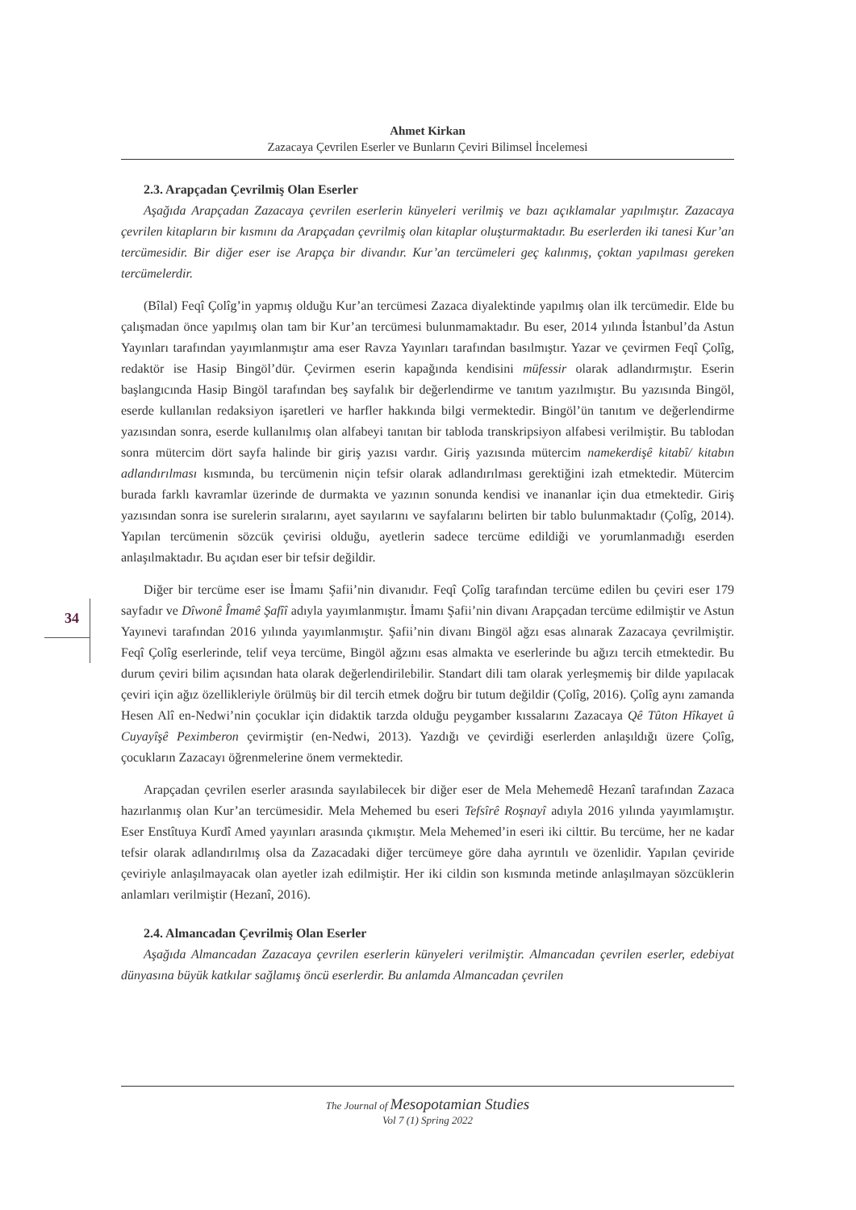Ahmet Kirkan
Zazacaya Çevrilen Eserler ve Bunların Çeviri Bilimsel İncelemesi
34
2.3. Arapçadan Çevrilmiş Olan Eserler
Aşağıda Arapçadan Zazacaya çevrilen eserlerin künyeleri verilmiş ve bazı açıklamalar yapılmıştır. Zazacaya çevrilen kitapların bir kısmını da Arapçadan çevrilmiş olan kitaplar oluşturmaktadır. Bu eserlerden iki tanesi Kur’an tercümesidir. Bir diğer eser ise Arapça bir divandır. Kur’an tercümeleri geç kalınmış, çoktan yapılması gereken tercümelerdir.
(Bîlal) Feqî Çolîg’in yapmış olduğu Kur’an tercümesi Zazaca diyalektinde yapılmış olan ilk tercümedir. Elde bu çalışmadan önce yapılmış olan tam bir Kur’an tercümesi bulunmamaktadır. Bu eser, 2014 yılında İstanbul’da Astun Yayınları tarafından yayımlanmıştır ama eser Ravza Yayınları tarafından basılmıştır. Yazar ve çevirmen Feqî Çolîg, redaktör ise Hasip Bingöl’dür. Çevirmen eserin kapağında kendisini müfessir olarak adlandırmıştır. Eserin başlangıcında Hasip Bingöl tarafından beş sayfalık bir değerlendirme ve tanıtım yazılmıştır. Bu yazısında Bingöl, eserde kullanılan redaksiyon işaretleri ve harfler hakkında bilgi vermektedir. Bingöl’ün tanıtım ve değerlendirme yazısından sonra, eserde kullanılmış olan alfabeyi tanıtan bir tabloda transkripsiyon alfabesi verilmiştir. Bu tablodan sonra mütercim dört sayfa halinde bir giriş yazısı vardır. Giriş yazısında mütercim namekerdişê kitabî/ kitabın adlandırılması kısmında, bu tercümenin niçin tefsir olarak adlandırılması gerektiğini izah etmektedir. Mütercim burada farklı kavramlar üzerinde de durmakta ve yazının sonunda kendisi ve inananlar için dua etmektedir. Giriş yazısından sonra ise surelerin sıralarını, ayet sayılarını ve sayfalarını belirten bir tablo bulunmaktadır (Çolîg, 2014). Yapılan tercümenin sözcük çevirisi olduğu, ayetlerin sadece tercüme edildiği ve yorumlanmadığı eserden anlaşılmaktadır. Bu açıdan eser bir tefsir değildir.
Diğer bir tercüme eser ise İmamı Şafii’nin divanıdır. Feqî Çolîg tarafından tercüme edilen bu çeviri eser 179 sayfadır ve Dîwonê Îmamê Şafîî adıyla yayımlanmıştır. İmamı Şafii’nin divanı Arapçadan tercüme edilmiştir ve Astun Yayınevi tarafından 2016 yılında yayımlanmıştır. Şafii’nin divanı Bingöl ağzı esas alınarak Zazacaya çevrilmiştir. Feqî Çolîg eserlerinde, telif veya tercüme, Bingöl ağzını esas almakta ve eserlerinde bu ağızı tercih etmektedir. Bu durum çeviri bilim açısından hata olarak değerlendirilebilir. Standart dili tam olarak yerleşmemiş bir dilde yapılacak çeviri için ağız özellikleriyle örülmüş bir dil tercih etmek doğru bir tutum değildir (Çolîg, 2016). Çolîg aynı zamanda Hesen Alî en-Nedwi’nin çocuklar için didaktik tarzda olduğu peygamber kıssalarını Zazacaya Qê Tûton Hîkayet û Cuyayîşê Peximberon çevirmiştir (en-Nedwi, 2013). Yazdığı ve çevirdiği eserlerden anlaşıldığı üzere Çolîg, çocukların Zazacayı öğrenmelerine önem vermektedir.
Arapçadan çevrilen eserler arasında sayılabilecek bir diğer eser de Mela Mehemedê Hezanî tarafından Zazaca hazırlanmış olan Kur’an tercümesidir. Mela Mehemed bu eseri Tefsîrê Roşnayî adıyla 2016 yılında yayımlamıştır. Eser Enstîtuya Kurdî Amed yayınları arasında çıkmıştır. Mela Mehemed’in eseri iki cilttir. Bu tercüme, her ne kadar tefsir olarak adlandırılmış olsa da Zazacadaki diğer tercümeye göre daha ayrıntılı ve özenlidir. Yapılan çeviride çeviriyle anlaşılmayacak olan ayetler izah edilmiştir. Her iki cildin son kısmında metinde anlaşılmayan sözcüklerin anlamları verilmiştir (Hezanî, 2016).
2.4. Almancadan Çevrilmiş Olan Eserler
Aşağıda Almancadan Zazacaya çevrilen eserlerin künyeleri verilmiştir. Almancadan çevrilen eserler, edebiyat dünyasına büyük katkılar sağlamış öncü eserlerdir. Bu anlamda Almancadan çevrilen
The Journal of Mesopotamian Studies
Vol 7 (1) Spring 2022